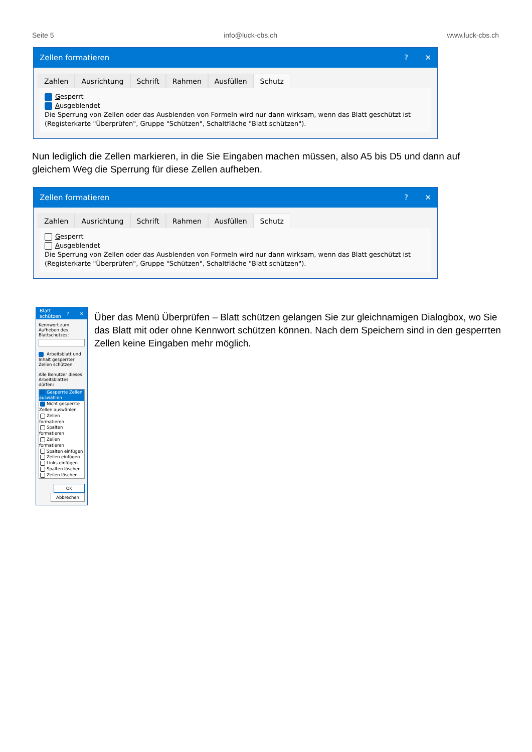Seite 5 info@luck-cbs.ch www.luck-cbs.ch
Zellen formatieren? ✕
Zahlen Ausrichtung Schrift Rahmen Ausfüllen Schutz
Gesperrt
Ausgeblendet
Die Sperrung von Zellen oder das Ausblenden von Formeln wird nur dann wirksam, wenn das Blatt geschützt ist (Registerkarte "Überprüfen", Gruppe "Schützen", Schaltfläche "Blatt schützen").
Nun lediglich die Zellen markieren, in die Sie Eingaben machen müssen, also A5 bis D5 und dann auf gleichem Weg die Sperrung für diese Zellen aufheben.
Zellen formatieren? ✕
Zahlen Ausrichtung Schrift Rahmen Ausfüllen Schutz
Gesperrt
Ausgeblendet
Die Sperrung von Zellen oder das Ausblenden von Formeln wird nur dann wirksam, wenn das Blatt geschützt ist (Registerkarte "Überprüfen", Gruppe "Schützen", Schaltfläche "Blatt schützen").
Blatt schützen? ✕
Kennwort zum Aufheben des Blattschutzes:
Arbeitsblatt und Inhalt gesperrter Zellen schützen
Alle Benutzer dieses Arbeitsblattes dürfen:
Gesperrte Zellen auswählen
Nicht gesperrte Zellen auswählen
Zellen formatieren
Spalten formatieren
Zeilen formatieren
Spalten einfügen
Zeilen einfügen
Links einfügen
Spalten löschen
Zeilen löschen
OK Abbrechen
Über das Menü Überprüfen – Blatt schützen gelangen Sie zur gleichnamigen Dialogbox, wo Sie das Blatt mit oder ohne Kennwort schützen können. Nach dem Speichern sind in den gesperrten Zellen keine Eingaben mehr möglich.